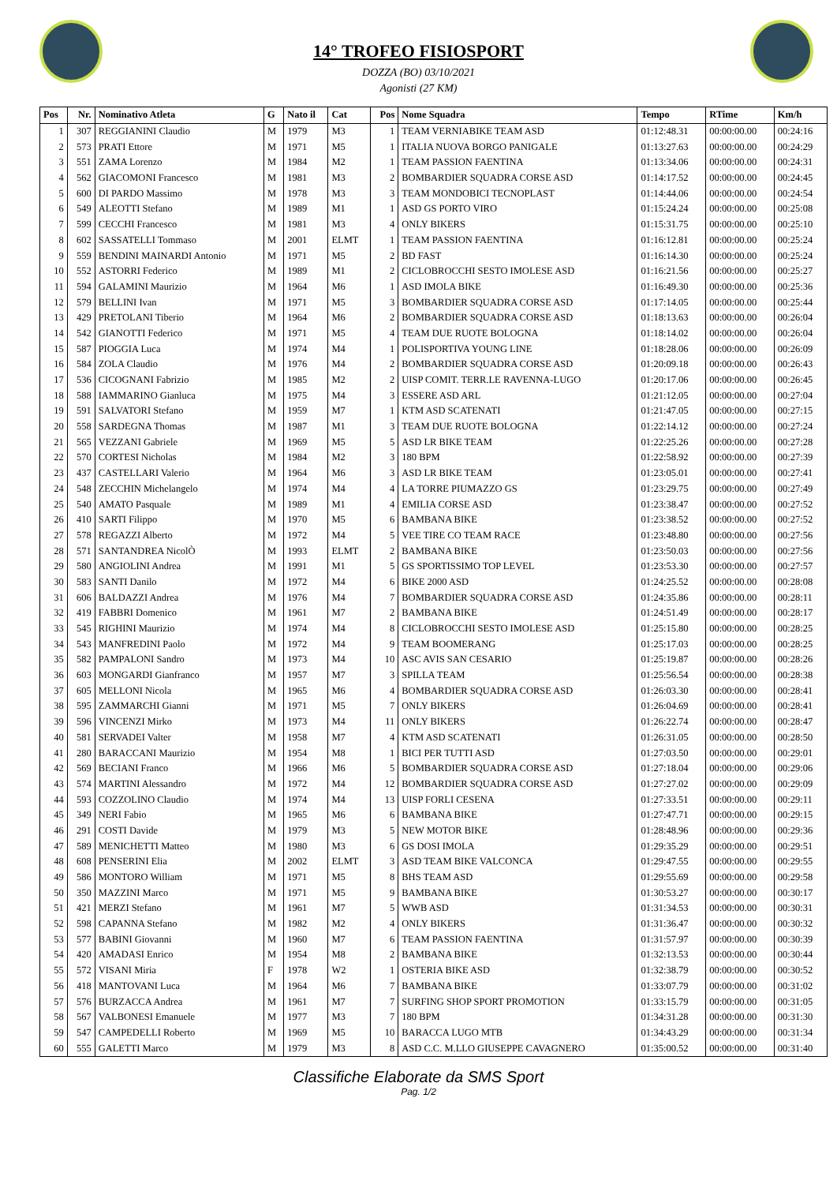14° TROFEO FISIOSPORT
DOZZA (BO) 03/10/2021
Agonisti (27 KM)
| Pos | Nr. | Nominativo Atleta | G | Nato il | Cat | Pos | Nome Squadra | Tempo | RTime | Km/h |
| --- | --- | --- | --- | --- | --- | --- | --- | --- | --- | --- |
| 1 | 307 | REGGIANINI Claudio | M | 1979 | M3 | 1 | TEAM VERNIABIKE TEAM ASD | 01:12:48.31 | 00:00:00.00 | 00:24:16 |
| 2 | 573 | PRATI Ettore | M | 1971 | M5 | 1 | ITALIA NUOVA BORGO PANIGALE | 01:13:27.63 | 00:00:00.00 | 00:24:29 |
| 3 | 551 | ZAMA Lorenzo | M | 1984 | M2 | 1 | TEAM PASSION FAENTINA | 01:13:34.06 | 00:00:00.00 | 00:24:31 |
| 4 | 562 | GIACOMONI Francesco | M | 1981 | M3 | 2 | BOMBARDIER SQUADRA CORSE ASD | 01:14:17.52 | 00:00:00.00 | 00:24:45 |
| 5 | 600 | DI PARDO Massimo | M | 1978 | M3 | 3 | TEAM MONDOBICI TECNOPLAST | 01:14:44.06 | 00:00:00.00 | 00:24:54 |
| 6 | 549 | ALEOTTI Stefano | M | 1989 | M1 | 1 | ASD GS PORTO VIRO | 01:15:24.24 | 00:00:00.00 | 00:25:08 |
| 7 | 599 | CECCHI Francesco | M | 1981 | M3 | 4 | ONLY BIKERS | 01:15:31.75 | 00:00:00.00 | 00:25:10 |
| 8 | 602 | SASSATELLI Tommaso | M | 2001 | ELMT | 1 | TEAM PASSION FAENTINA | 01:16:12.81 | 00:00:00.00 | 00:25:24 |
| 9 | 559 | BENDINI MAINARDI Antonio | M | 1971 | M5 | 2 | BD FAST | 01:16:14.30 | 00:00:00.00 | 00:25:24 |
| 10 | 552 | ASTORRI Federico | M | 1989 | M1 | 2 | CICLOBROCCHI SESTO IMOLESE ASD | 01:16:21.56 | 00:00:00.00 | 00:25:27 |
| 11 | 594 | GALAMINI Maurizio | M | 1964 | M6 | 1 | ASD IMOLA BIKE | 01:16:49.30 | 00:00:00.00 | 00:25:36 |
| 12 | 579 | BELLINI Ivan | M | 1971 | M5 | 3 | BOMBARDIER SQUADRA CORSE ASD | 01:17:14.05 | 00:00:00.00 | 00:25:44 |
| 13 | 429 | PRETOLANI Tiberio | M | 1964 | M6 | 2 | BOMBARDIER SQUADRA CORSE ASD | 01:18:13.63 | 00:00:00.00 | 00:26:04 |
| 14 | 542 | GIANOTTI Federico | M | 1971 | M5 | 4 | TEAM DUE RUOTE BOLOGNA | 01:18:14.02 | 00:00:00.00 | 00:26:04 |
| 15 | 587 | PIOGGIA Luca | M | 1974 | M4 | 1 | POLISPORTIVA YOUNG LINE | 01:18:28.06 | 00:00:00.00 | 00:26:09 |
| 16 | 584 | ZOLA Claudio | M | 1976 | M4 | 2 | BOMBARDIER SQUADRA CORSE ASD | 01:20:09.18 | 00:00:00.00 | 00:26:43 |
| 17 | 536 | CICOGNANI Fabrizio | M | 1985 | M2 | 2 | UISP COMIT. TERR.LE RAVENNA-LUGO | 01:20:17.06 | 00:00:00.00 | 00:26:45 |
| 18 | 588 | IAMMARINO Gianluca | M | 1975 | M4 | 3 | ESSERE ASD ARL | 01:21:12.05 | 00:00:00.00 | 00:27:04 |
| 19 | 591 | SALVATORI Stefano | M | 1959 | M7 | 1 | KTM ASD SCATENATI | 01:21:47.05 | 00:00:00.00 | 00:27:15 |
| 20 | 558 | SARDEGNA Thomas | M | 1987 | M1 | 3 | TEAM DUE RUOTE BOLOGNA | 01:22:14.12 | 00:00:00.00 | 00:27:24 |
| 21 | 565 | VEZZANI Gabriele | M | 1969 | M5 | 5 | ASD LR BIKE TEAM | 01:22:25.26 | 00:00:00.00 | 00:27:28 |
| 22 | 570 | CORTESI Nicholas | M | 1984 | M2 | 3 | 180 BPM | 01:22:58.92 | 00:00:00.00 | 00:27:39 |
| 23 | 437 | CASTELLARI Valerio | M | 1964 | M6 | 3 | ASD LR BIKE TEAM | 01:23:05.01 | 00:00:00.00 | 00:27:41 |
| 24 | 548 | ZECCHIN Michelangelo | M | 1974 | M4 | 4 | LA TORRE PIUMAZZO GS | 01:23:29.75 | 00:00:00.00 | 00:27:49 |
| 25 | 540 | AMATO Pasquale | M | 1989 | M1 | 4 | EMILIA CORSE ASD | 01:23:38.47 | 00:00:00.00 | 00:27:52 |
| 26 | 410 | SARTI Filippo | M | 1970 | M5 | 6 | BAMBANA BIKE | 01:23:38.52 | 00:00:00.00 | 00:27:52 |
| 27 | 578 | REGAZZI Alberto | M | 1972 | M4 | 5 | VEE TIRE CO TEAM RACE | 01:23:48.80 | 00:00:00.00 | 00:27:56 |
| 28 | 571 | SANTANDREA NicolÒ | M | 1993 | ELMT | 2 | BAMBANA BIKE | 01:23:50.03 | 00:00:00.00 | 00:27:56 |
| 29 | 580 | ANGIOLINI Andrea | M | 1991 | M1 | 5 | GS SPORTISSIMO TOP LEVEL | 01:23:53.30 | 00:00:00.00 | 00:27:57 |
| 30 | 583 | SANTI Danilo | M | 1972 | M4 | 6 | BIKE 2000 ASD | 01:24:25.52 | 00:00:00.00 | 00:28:08 |
| 31 | 606 | BALDAZZI Andrea | M | 1976 | M4 | 7 | BOMBARDIER SQUADRA CORSE ASD | 01:24:35.86 | 00:00:00.00 | 00:28:11 |
| 32 | 419 | FABBRI Domenico | M | 1961 | M7 | 2 | BAMBANA BIKE | 01:24:51.49 | 00:00:00.00 | 00:28:17 |
| 33 | 545 | RIGHINI Maurizio | M | 1974 | M4 | 8 | CICLOBROCCHI SESTO IMOLESE ASD | 01:25:15.80 | 00:00:00.00 | 00:28:25 |
| 34 | 543 | MANFREDINI Paolo | M | 1972 | M4 | 9 | TEAM BOOMERANG | 01:25:17.03 | 00:00:00.00 | 00:28:25 |
| 35 | 582 | PAMPALONI Sandro | M | 1973 | M4 | 10 | ASC AVIS SAN CESARIO | 01:25:19.87 | 00:00:00.00 | 00:28:26 |
| 36 | 603 | MONGARDI Gianfranco | M | 1957 | M7 | 3 | SPILLA TEAM | 01:25:56.54 | 00:00:00.00 | 00:28:38 |
| 37 | 605 | MELLONI Nicola | M | 1965 | M6 | 4 | BOMBARDIER SQUADRA CORSE ASD | 01:26:03.30 | 00:00:00.00 | 00:28:41 |
| 38 | 595 | ZAMMARCHI Gianni | M | 1971 | M5 | 7 | ONLY BIKERS | 01:26:04.69 | 00:00:00.00 | 00:28:41 |
| 39 | 596 | VINCENZI Mirko | M | 1973 | M4 | 11 | ONLY BIKERS | 01:26:22.74 | 00:00:00.00 | 00:28:47 |
| 40 | 581 | SERVADEI Valter | M | 1958 | M7 | 4 | KTM ASD SCATENATI | 01:26:31.05 | 00:00:00.00 | 00:28:50 |
| 41 | 280 | BARACCANI Maurizio | M | 1954 | M8 | 1 | BICI PER TUTTI ASD | 01:27:03.50 | 00:00:00.00 | 00:29:01 |
| 42 | 569 | BECIANI Franco | M | 1966 | M6 | 5 | BOMBARDIER SQUADRA CORSE ASD | 01:27:18.04 | 00:00:00.00 | 00:29:06 |
| 43 | 574 | MARTINI Alessandro | M | 1972 | M4 | 12 | BOMBARDIER SQUADRA CORSE ASD | 01:27:27.02 | 00:00:00.00 | 00:29:09 |
| 44 | 593 | COZZOLINO Claudio | M | 1974 | M4 | 13 | UISP FORLI CESENA | 01:27:33.51 | 00:00:00.00 | 00:29:11 |
| 45 | 349 | NERI Fabio | M | 1965 | M6 | 6 | BAMBANA BIKE | 01:27:47.71 | 00:00:00.00 | 00:29:15 |
| 46 | 291 | COSTI Davide | M | 1979 | M3 | 5 | NEW MOTOR BIKE | 01:28:48.96 | 00:00:00.00 | 00:29:36 |
| 47 | 589 | MENICHETTI Matteo | M | 1980 | M3 | 6 | GS DOSI IMOLA | 01:29:35.29 | 00:00:00.00 | 00:29:51 |
| 48 | 608 | PENSERINI Elia | M | 2002 | ELMT | 3 | ASD TEAM BIKE VALCONCA | 01:29:47.55 | 00:00:00.00 | 00:29:55 |
| 49 | 586 | MONTORO William | M | 1971 | M5 | 8 | BHS TEAM ASD | 01:29:55.69 | 00:00:00.00 | 00:29:58 |
| 50 | 350 | MAZZINI Marco | M | 1971 | M5 | 9 | BAMBANA BIKE | 01:30:53.27 | 00:00:00.00 | 00:30:17 |
| 51 | 421 | MERZI Stefano | M | 1961 | M7 | 5 | WWB ASD | 01:31:34.53 | 00:00:00.00 | 00:30:31 |
| 52 | 598 | CAPANNA Stefano | M | 1982 | M2 | 4 | ONLY BIKERS | 01:31:36.47 | 00:00:00.00 | 00:30:32 |
| 53 | 577 | BABINI Giovanni | M | 1960 | M7 | 6 | TEAM PASSION FAENTINA | 01:31:57.97 | 00:00:00.00 | 00:30:39 |
| 54 | 420 | AMADASI Enrico | M | 1954 | M8 | 2 | BAMBANA BIKE | 01:32:13.53 | 00:00:00.00 | 00:30:44 |
| 55 | 572 | VISANI Miria | F | 1978 | W2 | 1 | OSTERIA BIKE ASD | 01:32:38.79 | 00:00:00.00 | 00:30:52 |
| 56 | 418 | MANTOVANI Luca | M | 1964 | M6 | 7 | BAMBANA BIKE | 01:33:07.79 | 00:00:00.00 | 00:31:02 |
| 57 | 576 | BURZACCA Andrea | M | 1961 | M7 | 7 | SURFING SHOP SPORT PROMOTION | 01:33:15.79 | 00:00:00.00 | 00:31:05 |
| 58 | 567 | VALBONESI Emanuele | M | 1977 | M3 | 7 | 180 BPM | 01:34:31.28 | 00:00:00.00 | 00:31:30 |
| 59 | 547 | CAMPEDELLI Roberto | M | 1969 | M5 | 10 | BARACCA LUGO MTB | 01:34:43.29 | 00:00:00.00 | 00:31:34 |
| 60 | 555 | GALETTI Marco | M | 1979 | M3 | 8 | ASD C.C. M.LLO GIUSEPPE CAVAGNERO | 01:35:00.52 | 00:00:00.00 | 00:31:40 |
Classifiche Elaborate da SMS Sport
Pag. 1/2